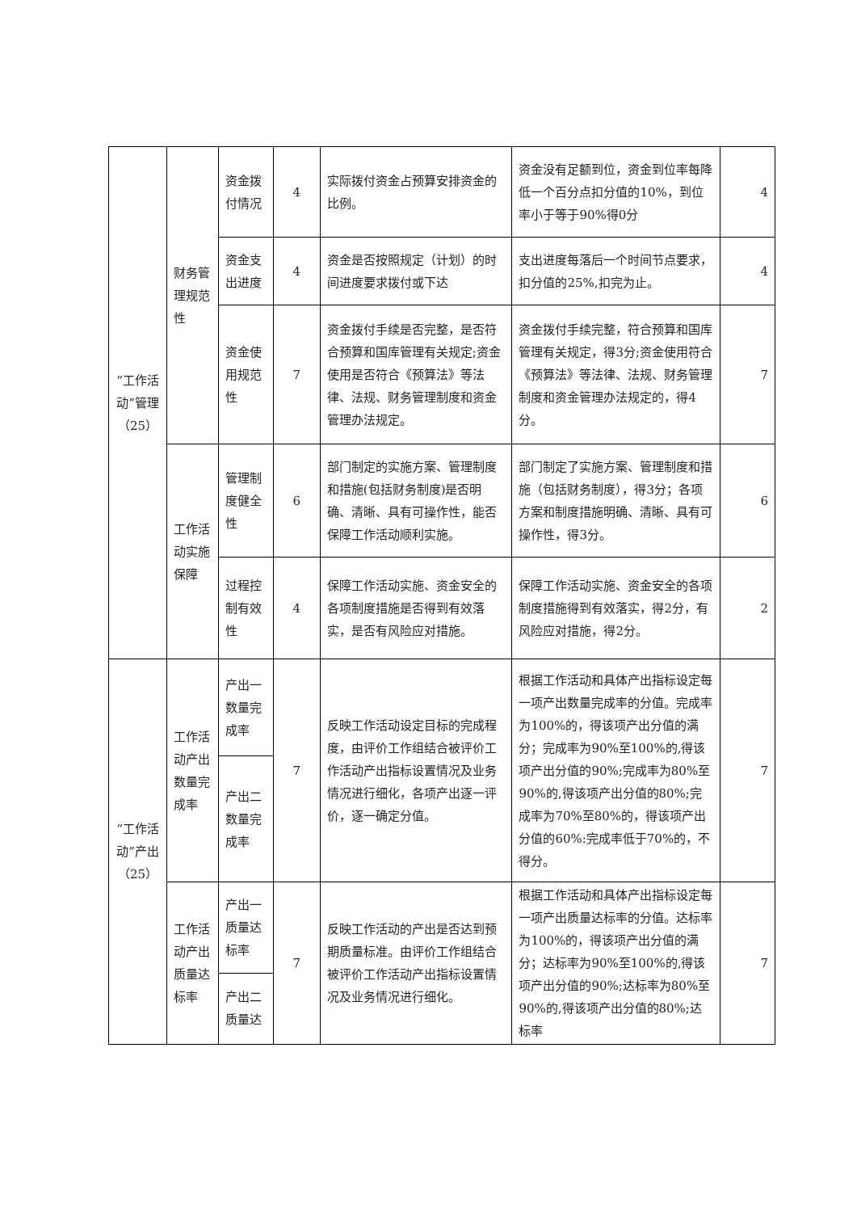| “工作活动”管理（25） | 财务管理规范性 | 资金拨付情况 | 4 | 实际拨付资金占预算安排资金的比例。 | 资金没有足额到位，资金到位率每降低一个百分点扣分值的10%，到位率小于等于90%得0分 | 4 |
| | | 资金支出进度 | 4 | 资金是否按照规定（计划）的时间进度要求拨付或下达 | 支出进度每落后一个时间节点要求，扣分值的25%,扣完为止。 | 4 |
| | | 资金使用规范性 | 7 | 资金拨付手续是否完整，是否符合预算和国库管理有关规定;资金使用是否符合《预算法》等法律、法规、财务管理制度和资金管理办法规定。 | 资金拨付手续完整，符合预算和国库管理有关规定，得3分;资金使用符合《预算法》等法律、法规、财务管理制度和资金管理办法规定的，得4分。 | 7 |
| | 工作活动实施保障 | 管理制度健全性 | 6 | 部门制定的实施方案、管理制度和措施(包括财务制度)是否明确、清晰、具有可操作性，能否保障工作活动顺利实施。 | 部门制定了实施方案、管理制度和措施（包括财务制度），得3分；各项方案和制度措施明确、清晰、具有可操作性，得3分。 | 6 |
| | | 过程控制有效性 | 4 | 保障工作活动实施、资金安全的各项制度措施是否得到有效落实，是否有风险应对措施。 | 保障工作活动实施、资金安全的各项制度措施得到有效落实，得2分，有风险应对措施，得2分。 | 2 |
| “工作活动”产出（25） | 工作活动产出数量完成率 | 产出一数量完成率 | 7 | 反映工作活动设定目标的完成程度，由评价工作组结合被评价工作活动产出指标设置情况及业务情况进行细化，各项产出逐一评价，逐一确定分值。 | 根据工作活动和具体产出指标设定每一项产出数量完成率的分值。完成率为100%的，得该项产出分值的满分；完成率为90%至100%的,得该项产出分值的90%;完成率为80%至90%的,得该项产出分值的80%;完成率为70%至80%的，得该项产出分值的60%:完成率低于70%的，不得分。 | 7 |
| | | 产出二数量完成率 | | | | |
| | 工作活动产出质量达标率 | 产出一质量达标率 | 7 | 反映工作活动的产出是否达到预期质量标准。由评价工作组结合被评价工作活动产出指标设置情况及业务情况进行细化。 | 根据工作活动和具体产出指标设定每一项产出质量达标率的分值。达标率为100%的，得该项产出分值的满分；达标率为90%至100%的,得该项产出分值的90%;达标率为80%至90%的,得该项产出分值的80%;达标率 | 7 |
| | | 产出二质量达 | | | | |